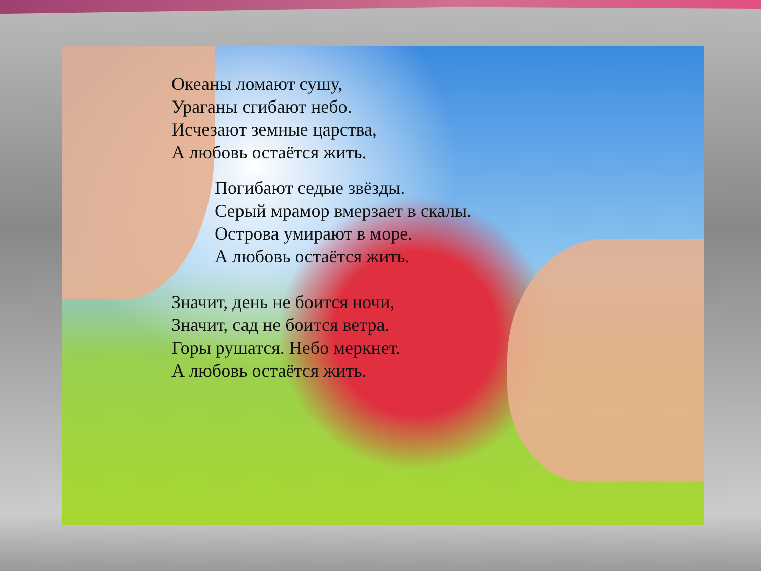Океаны ломают сушу,
Ураганы сгибают небо.
Исчезают земные царства,
А любовь остаётся жить.
Погибают седые звёзды.
Серый мрамор вмерзает в скалы.
Острова умирают в море.
А любовь остаётся жить.
Значит, день не боится ночи,
Значит, сад не боится ветра.
Горы рушатся. Небо меркнет.
А любовь остаётся жить.